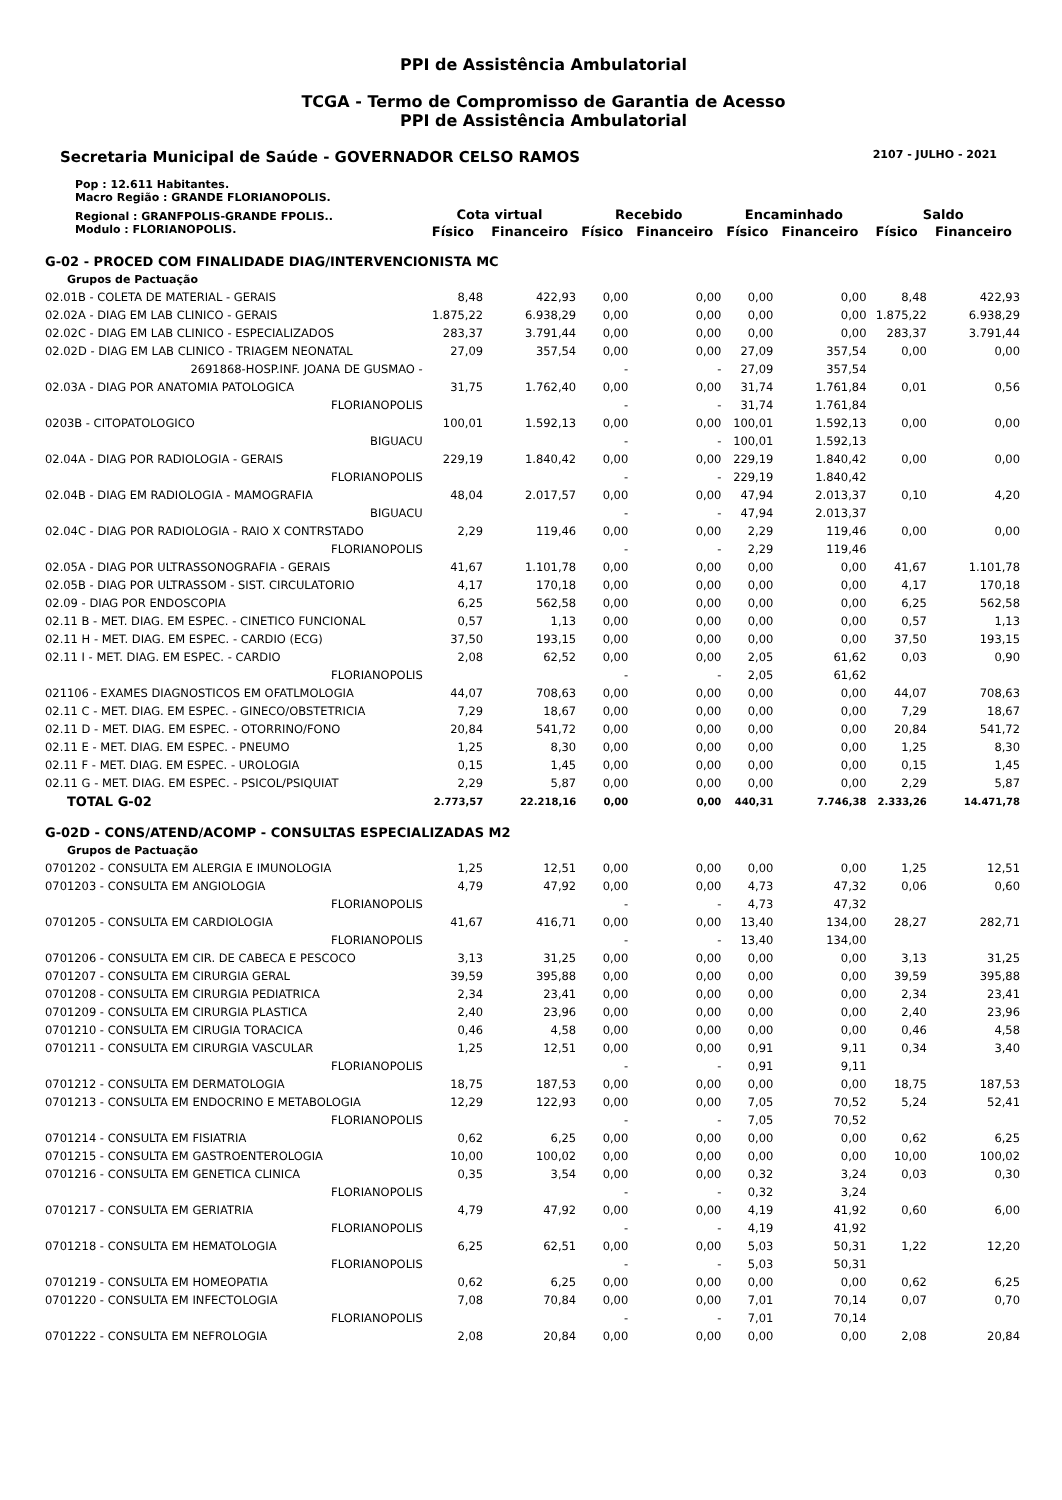PPI de Assistência Ambulatorial
TCGA - Termo de Compromisso de Garantia de Acesso
PPI de Assistência Ambulatorial
Secretaria Municipal de Saúde - GOVERNADOR CELSO RAMOS 2107 - JULHO - 2021
| Pop : 12.611 Habitantes. Macro Região : GRANDE FLORIANOPOLIS. | | | | | | | | |
| Regional : GRANFPOLIS-GRANDE FPOLIS.. Modulo : FLORIANOPOLIS. | Cota virtual | | Recebido | | Encaminhado | | Saldo | |
| | Físico | Financeiro | Físico | Financeiro | Físico | Financeiro | Físico | Financeiro |
| G-02 - PROCED COM FINALIDADE DIAG/INTERVENCIONISTA MC | | | | | | | | |
| Grupos de Pactuação | | | | | | | | |
| 02.01B - COLETA DE MATERIAL - GERAIS | 8,48 | 422,93 | 0,00 | 0,00 | 0,00 | 0,00 | 8,48 | 422,93 |
| 02.02A - DIAG EM LAB CLINICO - GERAIS | 1.875,22 | 6.938,29 | 0,00 | 0,00 | 0,00 | 0,00 | 1.875,22 | 6.938,29 |
| 02.02C - DIAG EM LAB CLINICO - ESPECIALIZADOS | 283,37 | 3.791,44 | 0,00 | 0,00 | 0,00 | 0,00 | 283,37 | 3.791,44 |
| 02.02D - DIAG EM LAB CLINICO - TRIAGEM NEONATAL | 27,09 | 357,54 | 0,00 | 0,00 | 27,09 | 357,54 | 0,00 | 0,00 |
| 2691868-HOSP.INF. JOANA DE GUSMAO - | | | - | - | 27,09 | 357,54 | | |
| 02.03A - DIAG POR ANATOMIA PATOLOGICA | 31,75 | 1.762,40 | 0,00 | 0,00 | 31,74 | 1.761,84 | 0,01 | 0,56 |
| FLORIANOPOLIS | | | - | - | 31,74 | 1.761,84 | | |
| 0203B - CITOPATOLOGICO | 100,01 | 1.592,13 | 0,00 | 0,00 | 100,01 | 1.592,13 | 0,00 | 0,00 |
| BIGUACU | | | - | - | 100,01 | 1.592,13 | | |
| 02.04A - DIAG POR RADIOLOGIA - GERAIS | 229,19 | 1.840,42 | 0,00 | 0,00 | 229,19 | 1.840,42 | 0,00 | 0,00 |
| FLORIANOPOLIS | | | - | - | 229,19 | 1.840,42 | | |
| 02.04B - DIAG EM RADIOLOGIA - MAMOGRAFIA | 48,04 | 2.017,57 | 0,00 | 0,00 | 47,94 | 2.013,37 | 0,10 | 4,20 |
| BIGUACU | | | - | - | 47,94 | 2.013,37 | | |
| 02.04C - DIAG POR RADIOLOGIA - RAIO X CONTRSTADO | 2,29 | 119,46 | 0,00 | 0,00 | 2,29 | 119,46 | 0,00 | 0,00 |
| FLORIANOPOLIS | | | - | - | 2,29 | 119,46 | | |
| 02.05A - DIAG POR ULTRASSONOGRAFIA - GERAIS | 41,67 | 1.101,78 | 0,00 | 0,00 | 0,00 | 0,00 | 41,67 | 1.101,78 |
| 02.05B - DIAG POR ULTRASSOM - SIST. CIRCULATORIO | 4,17 | 170,18 | 0,00 | 0,00 | 0,00 | 0,00 | 4,17 | 170,18 |
| 02.09 - DIAG POR ENDOSCOPIA | 6,25 | 562,58 | 0,00 | 0,00 | 0,00 | 0,00 | 6,25 | 562,58 |
| 02.11 B - MET. DIAG. EM ESPEC. - CINETICO FUNCIONAL | 0,57 | 1,13 | 0,00 | 0,00 | 0,00 | 0,00 | 0,57 | 1,13 |
| 02.11 H - MET. DIAG. EM ESPEC. - CARDIO (ECG) | 37,50 | 193,15 | 0,00 | 0,00 | 0,00 | 0,00 | 37,50 | 193,15 |
| 02.11 I - MET. DIAG. EM ESPEC. - CARDIO | 2,08 | 62,52 | 0,00 | 0,00 | 2,05 | 61,62 | 0,03 | 0,90 |
| FLORIANOPOLIS | | | - | - | 2,05 | 61,62 | | |
| 021106 - EXAMES DIAGNOSTICOS EM OFATLMOLOGIA | 44,07 | 708,63 | 0,00 | 0,00 | 0,00 | 0,00 | 44,07 | 708,63 |
| 02.11 C - MET. DIAG. EM ESPEC. - GINECO/OBSTETRICIA | 7,29 | 18,67 | 0,00 | 0,00 | 0,00 | 0,00 | 7,29 | 18,67 |
| 02.11 D - MET. DIAG. EM ESPEC. - OTORRINO/FONO | 20,84 | 541,72 | 0,00 | 0,00 | 0,00 | 0,00 | 20,84 | 541,72 |
| 02.11 E - MET. DIAG. EM ESPEC. - PNEUMO | 1,25 | 8,30 | 0,00 | 0,00 | 0,00 | 0,00 | 1,25 | 8,30 |
| 02.11 F - MET. DIAG. EM ESPEC. - UROLOGIA | 0,15 | 1,45 | 0,00 | 0,00 | 0,00 | 0,00 | 0,15 | 1,45 |
| 02.11 G - MET. DIAG. EM ESPEC. - PSICOL/PSIQUIAT | 2,29 | 5,87 | 0,00 | 0,00 | 0,00 | 0,00 | 2,29 | 5,87 |
| TOTAL G-02 | 2.773,57 | 22.218,16 | 0,00 | 0,00 | 440,31 | 7.746,38 | 2.333,26 | 14.471,78 |
| G-02D - CONS/ATEND/ACOMP - CONSULTAS ESPECIALIZADAS M2 | | | | | | | | |
| Grupos de Pactuação | | | | | | | | |
| 0701202 - CONSULTA EM ALERGIA E IMUNOLOGIA | 1,25 | 12,51 | 0,00 | 0,00 | 0,00 | 0,00 | 1,25 | 12,51 |
| 0701203 - CONSULTA EM ANGIOLOGIA | 4,79 | 47,92 | 0,00 | 0,00 | 4,73 | 47,32 | 0,06 | 0,60 |
| FLORIANOPOLIS | | | - | - | 4,73 | 47,32 | | |
| 0701205 - CONSULTA EM CARDIOLOGIA | 41,67 | 416,71 | 0,00 | 0,00 | 13,40 | 134,00 | 28,27 | 282,71 |
| FLORIANOPOLIS | | | - | - | 13,40 | 134,00 | | |
| 0701206 - CONSULTA EM CIR. DE CABECA E PESCOCO | 3,13 | 31,25 | 0,00 | 0,00 | 0,00 | 0,00 | 3,13 | 31,25 |
| 0701207 - CONSULTA EM CIRURGIA GERAL | 39,59 | 395,88 | 0,00 | 0,00 | 0,00 | 0,00 | 39,59 | 395,88 |
| 0701208 - CONSULTA EM CIRURGIA PEDIATRICA | 2,34 | 23,41 | 0,00 | 0,00 | 0,00 | 0,00 | 2,34 | 23,41 |
| 0701209 - CONSULTA EM CIRURGIA PLASTICA | 2,40 | 23,96 | 0,00 | 0,00 | 0,00 | 0,00 | 2,40 | 23,96 |
| 0701210 - CONSULTA EM CIRUGIA TORACICA | 0,46 | 4,58 | 0,00 | 0,00 | 0,00 | 0,00 | 0,46 | 4,58 |
| 0701211 - CONSULTA EM CIRURGIA VASCULAR | 1,25 | 12,51 | 0,00 | 0,00 | 0,91 | 9,11 | 0,34 | 3,40 |
| FLORIANOPOLIS | | | - | - | 0,91 | 9,11 | | |
| 0701212 - CONSULTA EM DERMATOLOGIA | 18,75 | 187,53 | 0,00 | 0,00 | 0,00 | 0,00 | 18,75 | 187,53 |
| 0701213 - CONSULTA EM ENDOCRINO E METABOLOGIA | 12,29 | 122,93 | 0,00 | 0,00 | 7,05 | 70,52 | 5,24 | 52,41 |
| FLORIANOPOLIS | | | - | - | 7,05 | 70,52 | | |
| 0701214 - CONSULTA EM FISIATRIA | 0,62 | 6,25 | 0,00 | 0,00 | 0,00 | 0,00 | 0,62 | 6,25 |
| 0701215 - CONSULTA EM GASTROENTEROLOGIA | 10,00 | 100,02 | 0,00 | 0,00 | 0,00 | 0,00 | 10,00 | 100,02 |
| 0701216 - CONSULTA EM GENETICA CLINICA | 0,35 | 3,54 | 0,00 | 0,00 | 0,32 | 3,24 | 0,03 | 0,30 |
| FLORIANOPOLIS | | | - | - | 0,32 | 3,24 | | |
| 0701217 - CONSULTA EM GERIATRIA | 4,79 | 47,92 | 0,00 | 0,00 | 4,19 | 41,92 | 0,60 | 6,00 |
| FLORIANOPOLIS | | | - | - | 4,19 | 41,92 | | |
| 0701218 - CONSULTA EM HEMATOLOGIA | 6,25 | 62,51 | 0,00 | 0,00 | 5,03 | 50,31 | 1,22 | 12,20 |
| FLORIANOPOLIS | | | - | - | 5,03 | 50,31 | | |
| 0701219 - CONSULTA EM HOMEOPATIA | 0,62 | 6,25 | 0,00 | 0,00 | 0,00 | 0,00 | 0,62 | 6,25 |
| 0701220 - CONSULTA EM INFECTOLOGIA | 7,08 | 70,84 | 0,00 | 0,00 | 7,01 | 70,14 | 0,07 | 0,70 |
| FLORIANOPOLIS | | | - | - | 7,01 | 70,14 | | |
| 0701222 - CONSULTA EM NEFROLOGIA | 2,08 | 20,84 | 0,00 | 0,00 | 0,00 | 0,00 | 2,08 | 20,84 |